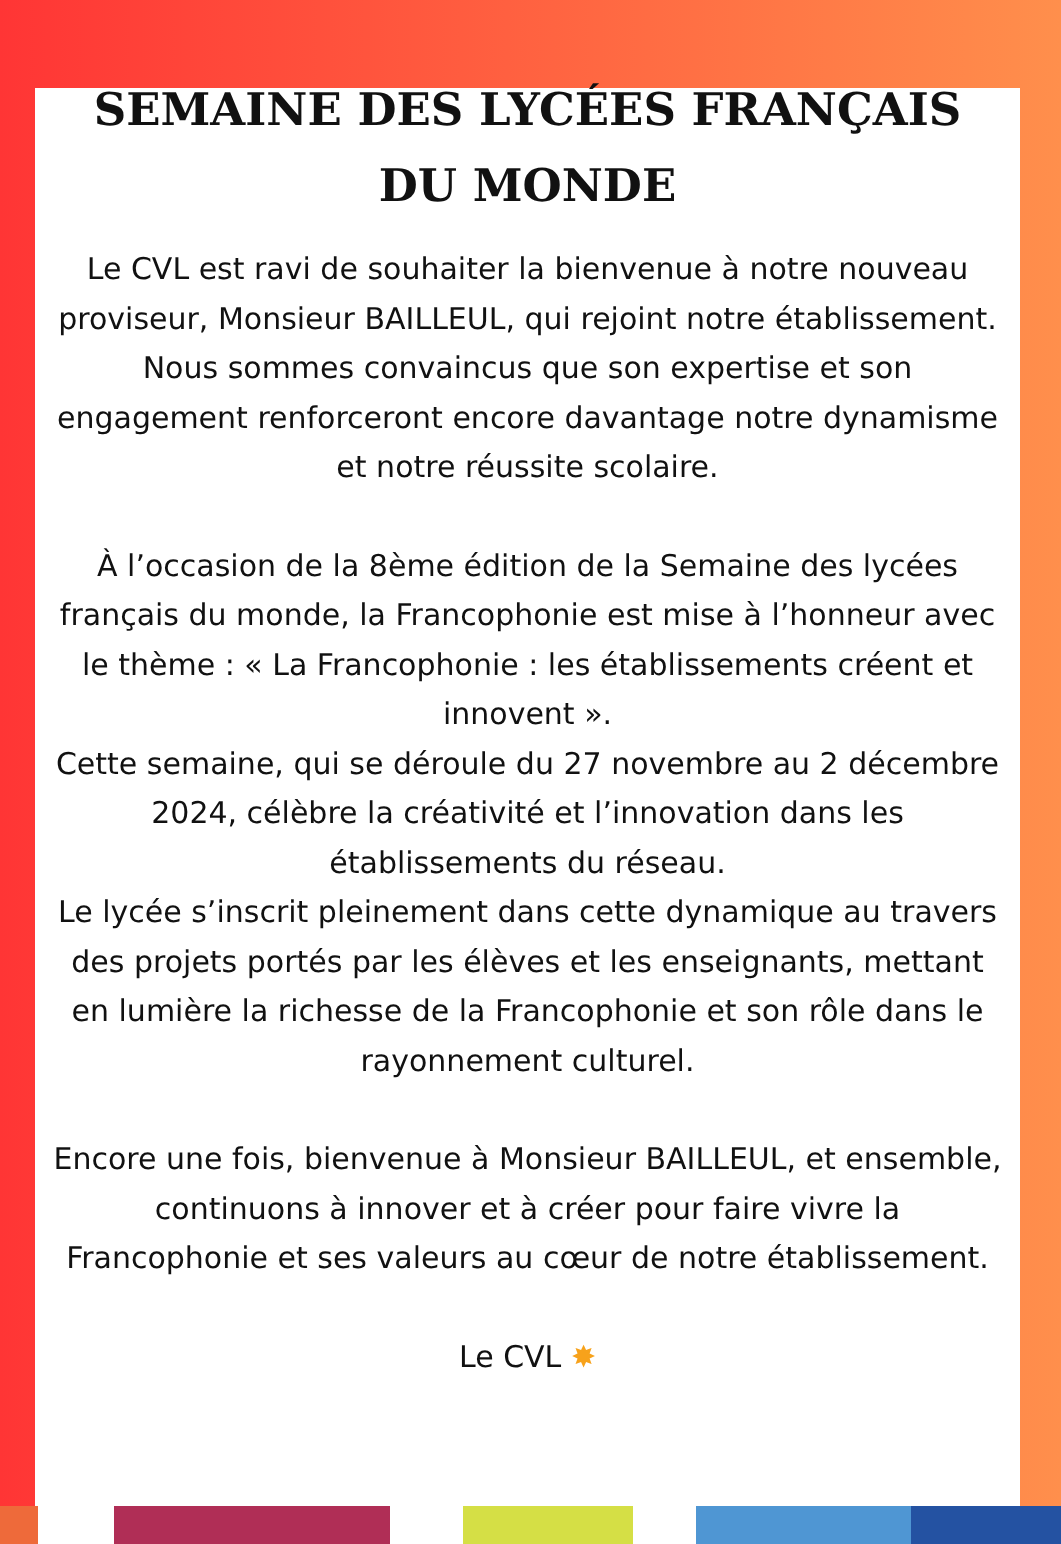SEMAINE DES LYCÉES FRANÇAIS
DU MONDE
Le CVL est ravi de souhaiter la bienvenue à notre nouveau proviseur, Monsieur BAILLEUL, qui rejoint notre établissement. Nous sommes convaincus que son expertise et son engagement renforceront encore davantage notre dynamisme et notre réussite scolaire.
À l’occasion de la 8ème édition de la Semaine des lycées français du monde, la Francophonie est mise à l’honneur avec le thème : « La Francophonie : les établissements créent et innovent ».
Cette semaine, qui se déroule du 27 novembre au 2 décembre 2024, célèbre la créativité et l’innovation dans les établissements du réseau.
Le lycée s’inscrit pleinement dans cette dynamique au travers des projets portés par les élèves et les enseignants, mettant en lumière la richesse de la Francophonie et son rôle dans le rayonnement culturel.
Encore une fois, bienvenue à Monsieur BAILLEUL, et ensemble, continuons à innover et à créer pour faire vivre la Francophonie et ses valeurs au cœur de notre établissement.
Le CVL ✸